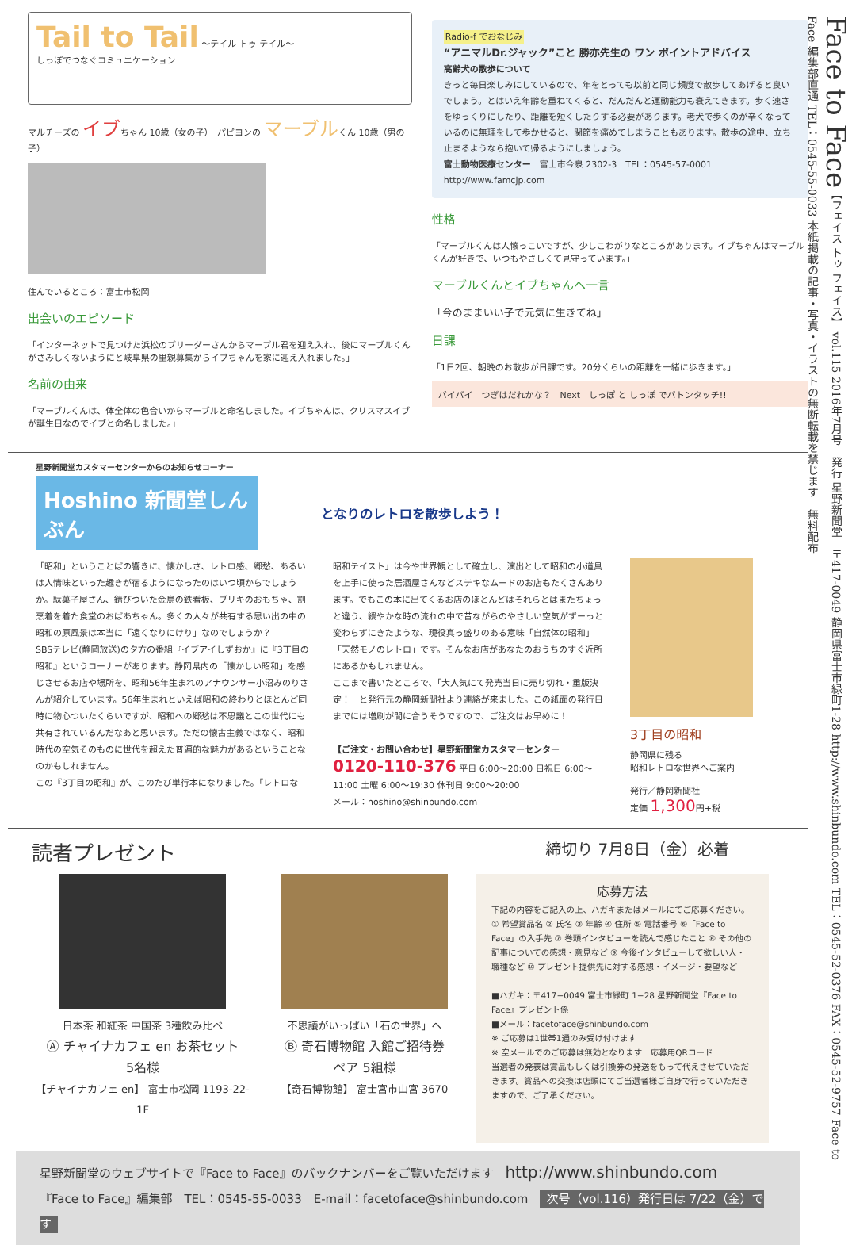Face to Face【フェイス トゥ フェイス】 vol.115 2016年7月号　発行 星野新聞堂　〒417-0049 静岡県富士市緑町1-28 http://www.shinbundo.com TEL：0545-52-0376 FAX：0545-52-9757 Face to Face 編集部直通 TEL：0545-55-0033 本紙掲載の記事・写真・イラストの無断転載を禁じます　無料配布
Tail to Tail ～テイル トゥ テイル～
しっぽでつなぐコミュニケーション
マルチーズの イブちゃん 10歳（女の子）　パピヨンの マーブルくん 10歳（男の子）
住んでいるところ：富士市松岡
出会いのエピソード
「インターネットで見つけた浜松のブリーダーさんからマーブル君を迎え入れ、後にマーブルくんがさみしくないようにと岐阜県の里親募集からイブちゃんを家に迎え入れました。」
名前の由来
「マーブルくんは、体全体の色合いからマーブルと命名しました。イブちゃんは、クリスマスイブが誕生日なのでイブと命名しました。」
Radio-f でおなじみ
“アニマルDr.ジャック”こと 勝亦先生の ワン ポイントアドバイス
高齢犬の散歩について
きっと毎日楽しみにしているので、年をとっても以前と同じ頻度で散歩してあげると良いでしょう。とはいえ年齢を重ねてくると、だんだんと運動能力も衰えてきます。歩く速さをゆっくりにしたり、距離を短くしたりする必要があります。老犬で歩くのが辛くなっているのに無理をして歩かせると、関節を痛めてしまうこともあります。散歩の途中、立ち止まるようなら抱いて帰るようにしましょう。
富士動物医療センター　富士市今泉 2302-3　TEL：0545-57-0001　http://www.famcjp.com
性格
「マーブルくんは人懐っこいですが、少しこわがりなところがあります。イブちゃんはマーブルくんが好きで、いつもやさしくて見守っています。」
マーブルくんとイブちゃんへ一言
「今のままいい子で元気に生きてね」
日課
「1日2回、朝晩のお散歩が日課です。20分くらいの距離を一緒に歩きます。」
バイバイ　つぎはだれかな？　Next　しっぽ と しっぽ でバトンタッチ!!
星野新聞堂カスタマーセンターからのお知らせコーナー
Hoshino 新聞堂しんぶん
となりのレトロを散歩しよう！
「昭和」ということばの響きに、懐かしさ、レトロ感、郷愁、あるいは人情味といった趣きが宿るようになったのはいつ頃からでしょうか。駄菓子屋さん、錆びついた金鳥の鉄看板、ブリキのおもちゃ、割烹着を着た食堂のおばあちゃん。多くの人々が共有する思い出の中の昭和の原風景は本当に「遠くなりにけり」なのでしょうか？
SBSテレビ(静岡放送)の夕方の番組『イブアイしずおか』に『3丁目の昭和』というコーナーがあります。静岡県内の「懐かしい昭和」を感じさせるお店や場所を、昭和56年生まれのアナウンサー小沼みのりさんが紹介しています。56年生まれといえば昭和の終わりとほとんど同時に物心ついたくらいですが、昭和への郷愁は不思議とこの世代にも共有されているんだなあと思います。ただの懐古主義ではなく、昭和時代の空気そのものに世代を超えた普遍的な魅力があるということなのかもしれません。
この『3丁目の昭和』が、このたび単行本になりました。「レトロな
昭和テイスト」は今や世界観として確立し、演出として昭和の小道具を上手に使った居酒屋さんなどステキなムードのお店もたくさんあります。でもこの本に出てくるお店のほとんどはそれらとはまたちょっと違う、緩やかな時の流れの中で昔ながらのやさしい空気がずーっと変わらずにきたような、現役真っ盛りのある意味「自然体の昭和」「天然モノのレトロ」です。そんなお店があなたのおうちのすぐ近所にあるかもしれません。
ここまで書いたところで、「大人気にて発売当日に売り切れ・重版決定！」と発行元の静岡新聞社より連絡が来ました。この紙面の発行日までには増刷が間に合うそうですので、ご注文はお早めに！
【ご注文・お問い合わせ】星野新聞堂カスタマーセンター
0120-110-376 平日 6:00～20:00 日祝日 6:00～11:00 土曜 6:00～19:30 休刊日 9:00～20:00
メール：hoshino@shinbundo.com
3丁目の昭和
静岡県に残る
昭和レトロな世界へご案内
発行／静岡新聞社
定価 1,300円+税
読者プレゼント 締切り 7月8日（金）必着
日本茶 和紅茶 中国茶 3種飲み比べ
Ⓐ チャイナカフェ en お茶セット
5名様
【チャイナカフェ en】 富士市松岡 1193-22-1F
不思議がいっぱい「石の世界」へ
Ⓑ 奇石博物館 入館ご招待券
ペア 5組様
【奇石博物館】 富士宮市山宮 3670
応募方法
下記の内容をご記入の上、ハガキまたはメールにてご応募ください。
① 希望賞品名 ② 氏名 ③ 年齢 ④ 住所 ⑤ 電話番号 ⑥「Face to Face」の入手先 ⑦ 巻頭インタビューを読んで感じたこと ⑧ その他の記事についての感想・意見など ⑨ 今後インタビューして欲しい人・職種など ⑩ プレゼント提供先に対する感想・イメージ・要望など
■ハガキ：〒417−0049 富士市緑町 1−28 星野新聞堂『Face to Face』プレゼント係
■メール：facetoface@shinbundo.com
※ ご応募は1世帯1通のみ受け付けます
※ 空メールでのご応募は無効となります　応募用QRコード
当選者の発表は賞品もしくは引換券の発送をもって代えさせていただきます。賞品への交換は店頭にてご当選者様ご自身で行っていただきますので、ご了承ください。
星野新聞堂のウェブサイトで『Face to Face』のバックナンバーをご覧いただけます　http://www.shinbundo.com
『Face to Face』編集部　TEL：0545-55-0033　E-mail：facetoface@shinbundo.com　次号（vol.116）発行日は 7/22（金）です